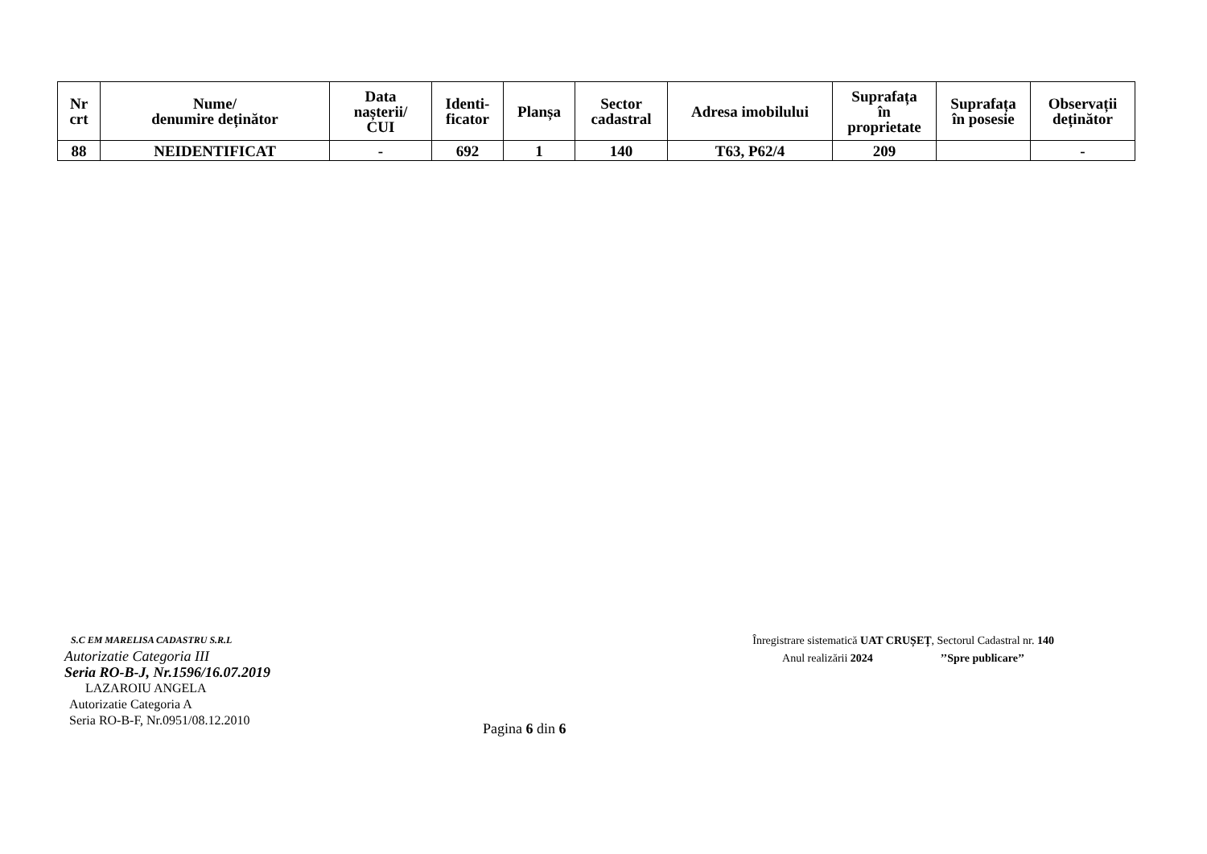| Nr crt | Nume/ denumire deținător | Data nașterii/ CUI | Identi- ficator | Planșa | Sector cadastral | Adresa imobilului | Suprafața în proprietate | Suprafața în posesie | Observații deținător |
| --- | --- | --- | --- | --- | --- | --- | --- | --- | --- |
| 88 | NEIDENTIFICAT | - | 692 | 1 | 140 | T63, P62/4 | 209 | | - |
S.C EM MARELISA CADASTRU S.R.L
Autorizatie Categoria III
Seria RO-B-J, Nr.1596/16.07.2019
LAZAROIU ANGELA
Autorizatie Categoria A
Seria RO-B-F, Nr.0951/08.12.2010
Înregistrare sistematică UAT CRUȘEȚ, Sectorul Cadastral nr. 140
Anul realizării 2024 ’’Spre publicare’’
Pagina 6 din 6